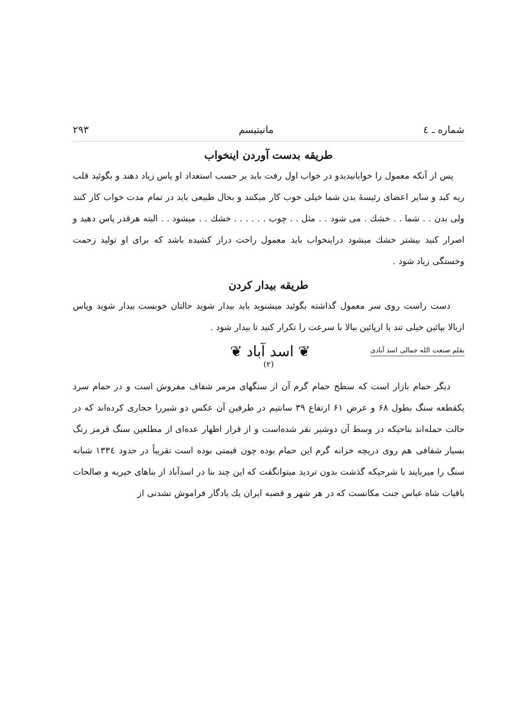شماره ـ ٤ مانیتیسم ۲۹۳
طریقه بدست آوردن اینخواب
پس از آنکه معمول را خوابانیدیدو در خواب اول رفت باید بر حسب استعداد او پاس زیاد دهند و بگوئید قلب ریه کبد و سایر اعضای رئیسهٔ بدن شما خیلی خوب کار میکنند و بحال طبیعی باید در تمام مدت خواب کار کنند ولی بدن . . شما . . خشك . می شود . . مثل . . چوب . . . . . . خشك . . میشود . . البته هرقدر پاس دهید و اصرار کنید بیشتر خشك میشود دراینخواب باید معمول راحت دراز کشیده باشد که برای او تولید زحمت وخستگی زیاد شود .
طریقه بیدار کردن
دست راست روی سر معمول گذاشته بگوئید میشنوید باید بیدار شوید حالتان خوبست بیدار شوید وپاس ازبالا بپائین خیلی تند یا ازپائین ببالا با سرعت را تکرار کنید تا بیدار شود .
بقلم صنعت الله جمالی اسد آبادی ❦ اسد آباد ❦
(۲)
دیگر حمام بازار است که سطح حمام گرم آن از سنگهای مرمر شفاف مفروش است و در حمام سرد یکقطعه سنگ بطول ۶۸ و عرض ۶۱ ارتفاع ۳۹ سانتیم در طرفین آن عکس دو شیررا حجاری کرده‌اند که در حالت حمله‌اند بناحیکه در وسط آن دوشیر نقر شده‌است و از قرار اظهار عده‌ای از مطلعین سنگ قرمز رنگ بسیار شفافی هم روی دریچه خزانه گرم این حمام بوده چون قیمتی بوده است تقریباً در حدود ١٣٣٤ شبانه سنگ را میربایند با شرحیکه گذشت بدون تردید میتوانگفت که این چند بنا در اسدآباد از بناهای خیریه و صالحات باقیات شاه عباس جنت مکانست که در هر شهر و قصبه ایران یك یادگار فراموش نشدنی از